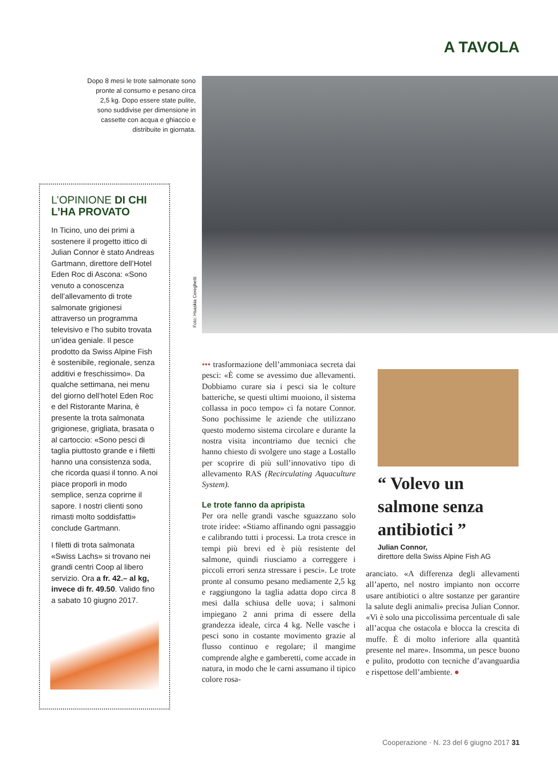A TAVOLA
Dopo 8 mesi le trote salmonate sono pronte al consumo e pesano circa 2,5 kg. Dopo essere state pulite, sono suddivise per dimensione in cassette con acqua e ghiaccio e distribuite in giornata.
Foto: Hsaskia Cereghetti
L’OPINIONE DI CHI L’HA PROVATO
In Ticino, uno dei primi a sostenere il progetto ittico di Julian Connor è stato Andreas Gartmann, direttore dell’Hotel Eden Roc di Ascona: «Sono venuto a conoscenza dell’allevamento di trote salmonate grigionesi attraverso un programma televisivo e l’ho subito trovata un’idea geniale. Il pesce prodotto da Swiss Alpine Fish è sostenibile, regionale, senza additivi e freschissimo». Da qualche settimana, nei menu del giorno dell’hotel Eden Roc e del Ristorante Marina, è presente la trota salmonata grigionese, grigliata, brasata o al cartoccio: «Sono pesci di taglia piuttosto grande e i filetti hanno una consistenza soda, che ricorda quasi il tonno. A noi piace proporli in modo semplice, senza coprirne il sapore. I nostri clienti sono rimasti molto soddisfatti» conclude Gartmann.
I filetti di trota salmonata «Swiss Lachs» si trovano nei grandi centri Coop al libero servizio. Ora a fr. 42.– al kg, invece di fr. 49.50. Valido fino a sabato 10 giugno 2017.
••• trasformazione dell’ammoniaca secreta dai pesci: «È come se avessimo due allevamenti. Dobbiamo curare sia i pesci sia le colture batteriche, se questi ultimi muoiono, il sistema collassa in poco tempo» ci fa notare Connor. Sono pochissime le aziende che utilizzano questo moderno sistema circolare e durante la nostra visita incontriamo due tecnici che hanno chiesto di svolgere uno stage a Lostallo per scoprire di più sull’innovativo tipo di allevamento RAS (Recirculating Aquaculture System).
Le trote fanno da apripista
Per ora nelle grandi vasche sguazzano solo trote iridee: «Stiamo affinando ogni passaggio e calibrando tutti i processi. La trota cresce in tempi più brevi ed è più resistente del salmone, quindi riusciamo a correggere i piccoli errori senza stressare i pesci». Le trote pronte al consumo pesano mediamente 2,5 kg e raggiungono la taglia adatta dopo circa 8 mesi dalla schiusa delle uova; i salmoni impiegano 2 anni prima di essere della grandezza ideale, circa 4 kg. Nelle vasche i pesci sono in costante movimento grazie al flusso continuo e regolare; il mangime comprende alghe e gamberetti, come accade in natura, in modo che le carni assumano il tipico colore rosa-
“ Volevo un salmone senza antibiotici ”
Julian Connor,
direttore della Swiss Alpine Fish AG
aranciato. «A differenza degli allevamenti all’aperto, nel nostro impianto non occorre usare antibiotici o altre sostanze per garantire la salute degli animali» precisa Julian Connor. «Vi è solo una piccolissima percentuale di sale all’acqua che ostacola e blocca la crescita di muffe. È di molto inferiore alla quantità presente nel mare». Insomma, un pesce buono e pulito, prodotto con tecniche d’avanguardia e rispettose dell’ambiente. ●
Cooperazione · N. 23 del 6 giugno 2017 31